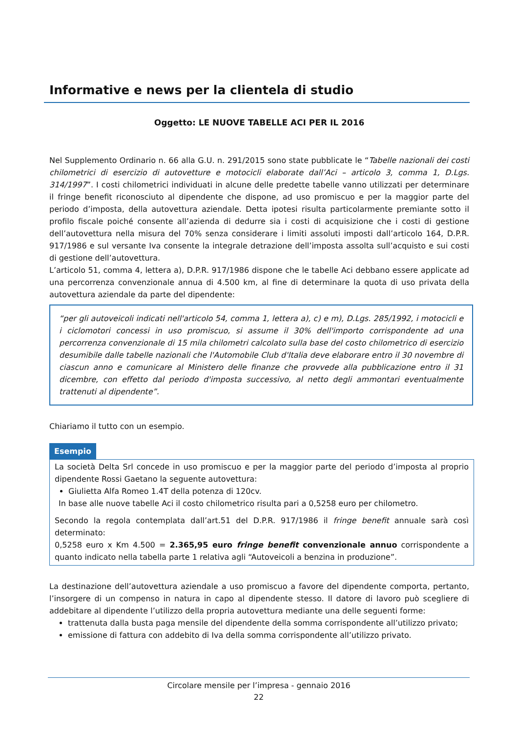Informative e news per la clientela di studio
Oggetto: LE NUOVE TABELLE ACI PER IL 2016
Nel Supplemento Ordinario n. 66 alla G.U. n. 291/2015 sono state pubblicate le “Tabelle nazionali dei costi chilometrici di esercizio di autovetture e motocicli elaborate dall’Aci – articolo 3, comma 1, D.Lgs. 314/1997”. I costi chilometrici individuati in alcune delle predette tabelle vanno utilizzati per determinare il fringe benefit riconosciuto al dipendente che dispone, ad uso promiscuo e per la maggior parte del periodo d’imposta, della autovettura aziendale. Detta ipotesi risulta particolarmente premiante sotto il profilo fiscale poiché consente all’azienda di dedurre sia i costi di acquisizione che i costi di gestione dell’autovettura nella misura del 70% senza considerare i limiti assoluti imposti dall’articolo 164, D.P.R. 917/1986 e sul versante Iva consente la integrale detrazione dell’imposta assolta sull’acquisto e sui costi di gestione dell’autovettura.
L’articolo 51, comma 4, lettera a), D.P.R. 917/1986 dispone che le tabelle Aci debbano essere applicate ad una percorrenza convenzionale annua di 4.500 km, al fine di determinare la quota di uso privata della autovettura aziendale da parte del dipendente:
“per gli autoveicoli indicati nell'articolo 54, comma 1, lettera a), c) e m), D.Lgs. 285/1992, i motocicli e i ciclomotori concessi in uso promiscuo, si assume il 30% dell'importo corrispondente ad una percorrenza convenzionale di 15 mila chilometri calcolato sulla base del costo chilometrico di esercizio desumibile dalle tabelle nazionali che l'Automobile Club d'Italia deve elaborare entro il 30 novembre di ciascun anno e comunicare al Ministero delle finanze che provvede alla pubblicazione entro il 31 dicembre, con effetto dal periodo d'imposta successivo, al netto degli ammontari eventualmente trattenuti al dipendente”.
Chiariamo il tutto con un esempio.
Esempio
La società Delta Srl concede in uso promiscuo e per la maggior parte del periodo d’imposta al proprio dipendente Rossi Gaetano la seguente autovettura:
Giulietta Alfa Romeo 1.4T della potenza di 120cv.
In base alle nuove tabelle Aci il costo chilometrico risulta pari a 0,5258 euro per chilometro.
Secondo la regola contemplata dall’art.51 del D.P.R. 917/1986 il fringe benefit annuale sarà così determinato:
0,5258 euro x Km 4.500 = 2.365,95 euro fringe benefit convenzionale annuo corrispondente a quanto indicato nella tabella parte 1 relativa agli “Autoveicoli a benzina in produzione”.
La destinazione dell’autovettura aziendale a uso promiscuo a favore del dipendente comporta, pertanto, l’insorgere di un compenso in natura in capo al dipendente stesso. Il datore di lavoro può scegliere di addebitare al dipendente l’utilizzo della propria autovettura mediante una delle seguenti forme:
trattenuta dalla busta paga mensile del dipendente della somma corrispondente all’utilizzo privato;
emissione di fattura con addebito di Iva della somma corrispondente all’utilizzo privato.
Circolare mensile per l’impresa - gennaio 2016
22